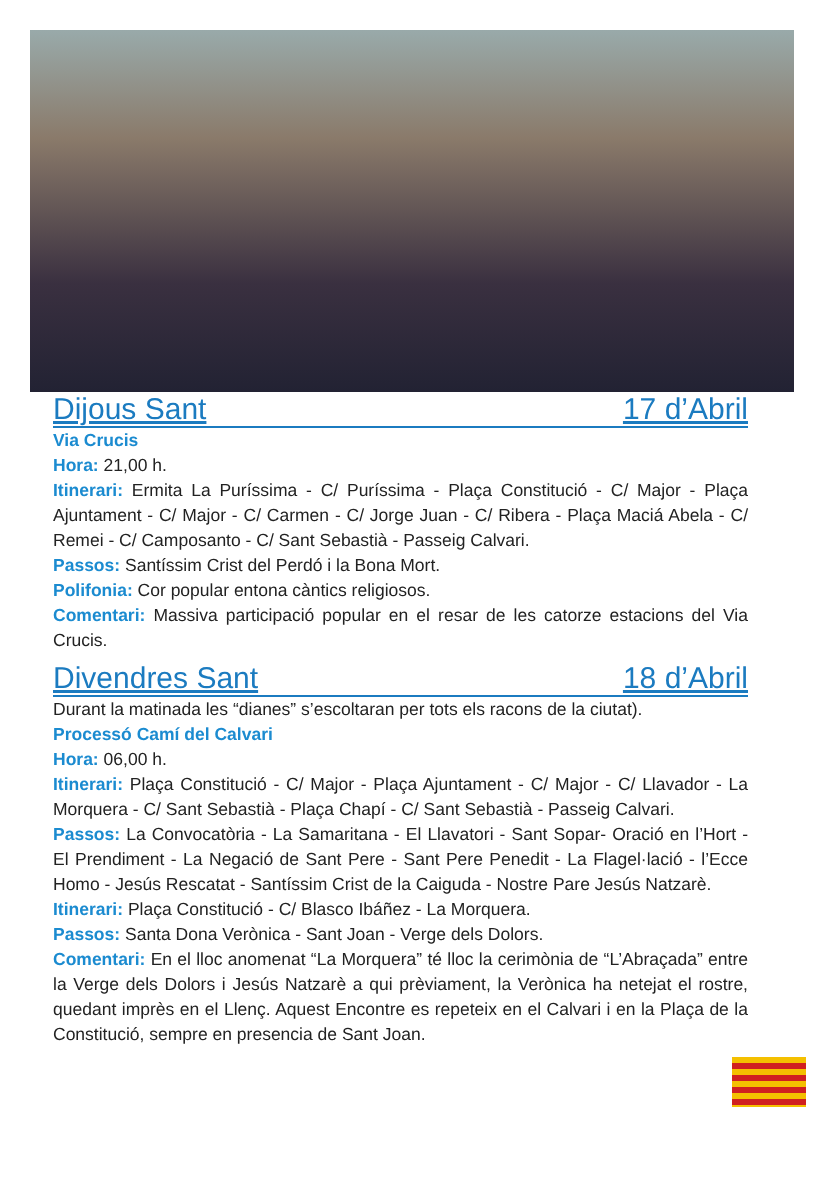Dijous Sant 17 d’Abril
Via Crucis
Hora: 21,00 h.
Itinerari: Ermita La Puríssima - C/ Puríssima - Plaça Constitució - C/ Major - Plaça Ajuntament - C/ Major - C/ Carmen - C/ Jorge Juan - C/ Ribera - Plaça Maciá Abela - C/ Remei - C/ Camposanto - C/ Sant Sebastià - Passeig Calvari.
Passos: Santíssim Crist del Perdó i la Bona Mort.
Polifonia: Cor popular entona càntics religiosos.
Comentari: Massiva participació popular en el resar de les catorze estacions del Via Crucis.
Divendres Sant 18 d’Abril
Durant la matinada les “dianes” s’escoltaran per tots els racons de la ciutat).
Processó Camí del Calvari
Hora: 06,00 h.
Itinerari: Plaça Constitució - C/ Major - Plaça Ajuntament - C/ Major - C/ Llavador - La Morquera - C/ Sant Sebastià - Plaça Chapí - C/ Sant Sebastià - Passeig Calvari.
Passos: La Convocatòria - La Samaritana - El Llavatori - Sant Sopar- Oració en l’Hort - El Prendiment - La Negació de Sant Pere - Sant Pere Penedit - La Flagel·lació - l’Ecce Homo - Jesús Rescatat - Santíssim Crist de la Caiguda - Nostre Pare Jesús Natzarè.
Itinerari: Plaça Constitució - C/ Blasco Ibáñez - La Morquera.
Passos: Santa Dona Verònica - Sant Joan - Verge dels Dolors.
Comentari: En el lloc anomenat “La Morquera” té lloc la cerimònia de “L’Abraçada” entre la Verge dels Dolors i Jesús Natzarè a qui prèviament, la Verònica ha netejat el rostre, quedant imprès en el Llenç. Aquest Encontre es repeteix en el Calvari i en la Plaça de la Constitució, sempre en presencia de Sant Joan.